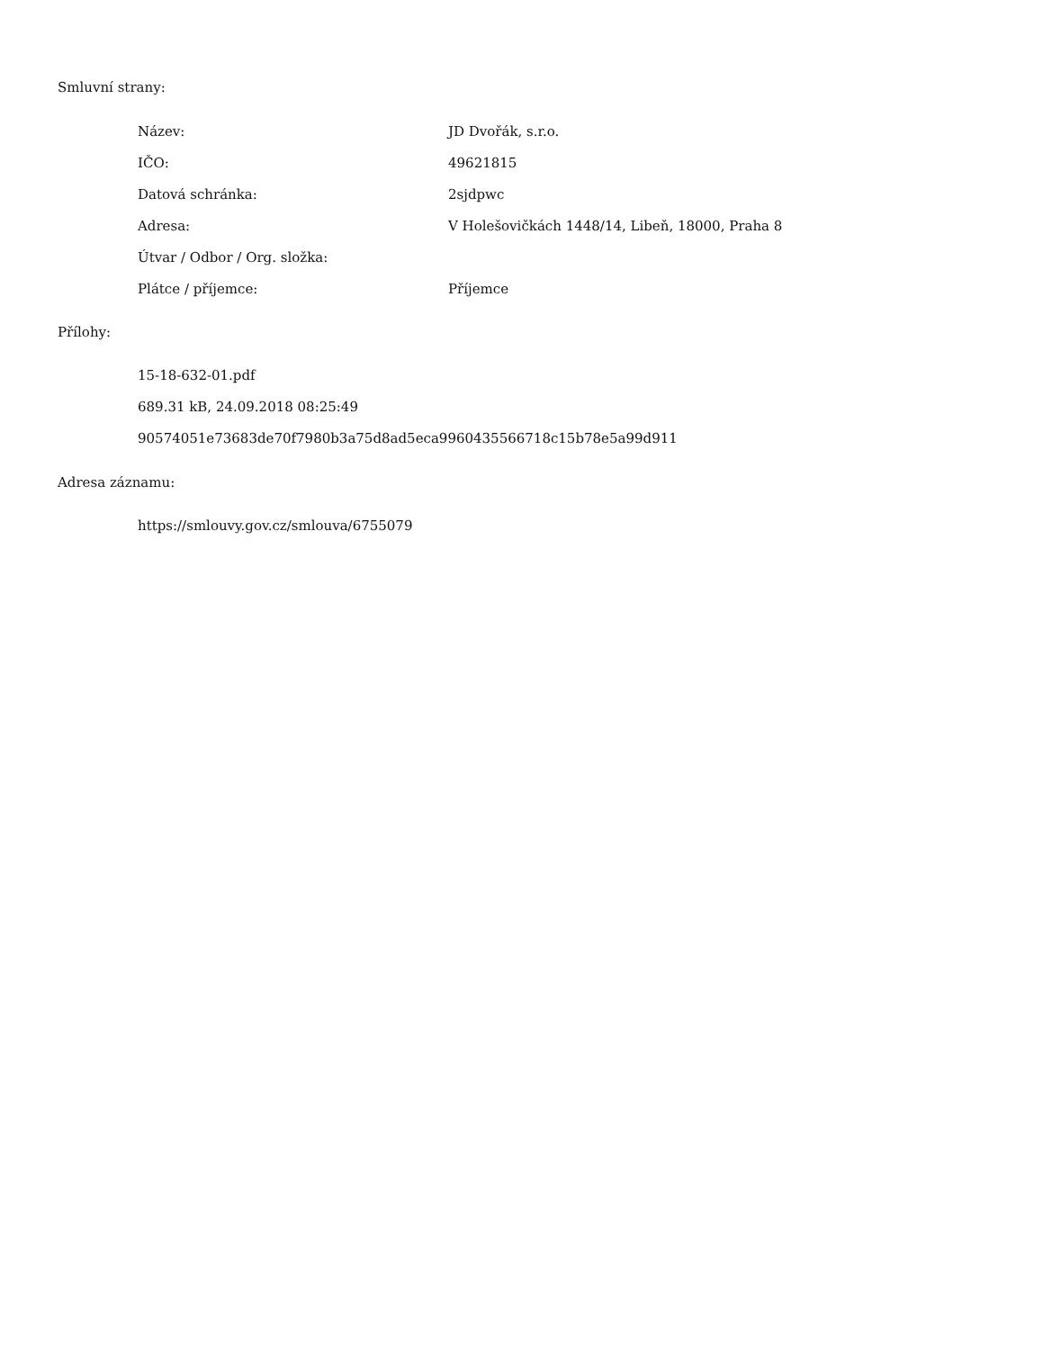Smluvní strany:
| Název: | JD Dvořák, s.r.o. |
| IČO: | 49621815 |
| Datová schránka: | 2sjdpwc |
| Adresa: | V Holešovičkách 1448/14, Libeň, 18000, Praha 8 |
| Útvar / Odbor / Org. složka: | |
| Plátce / příjemce: | Příjemce |
Přílohy:
15-18-632-01.pdf
689.31 kB, 24.09.2018 08:25:49
90574051e73683de70f7980b3a75d8ad5eca9960435566718c15b78e5a99d911
Adresa záznamu:
https://smlouvy.gov.cz/smlouva/6755079